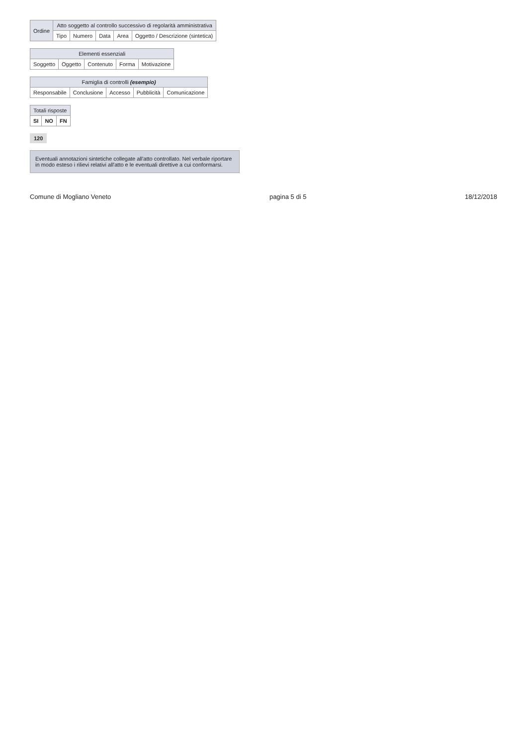| Ordine | Atto soggetto al controllo successivo di regolarità amministrativa | | | | |
| --- | --- | --- | --- | --- | --- |
| | Tipo | Numero | Data | Area | Oggetto / Descrizione (sintetica) |
| Elementi essenziali | | | | |
| --- | --- | --- | --- | --- |
| Soggetto | Oggetto | Contenuto | Forma | Motivazione |
| Famiglia di controlli (esempio) | | | | |
| --- | --- | --- | --- | --- |
| Responsabile | Conclusione | Accesso | Pubblicità | Comunicazione |
| Totali risposte | | |
| --- | --- | --- |
| SI | NO | FN |
120
Eventuali annotazioni sintetiche collegate all'atto controllato. Nel verbale riportare in modo esteso i rilievi relativi all'atto e le eventuali direttive a cui conformarsi.
Comune di Mogliano Veneto pagina 5 di 5 18/12/2018